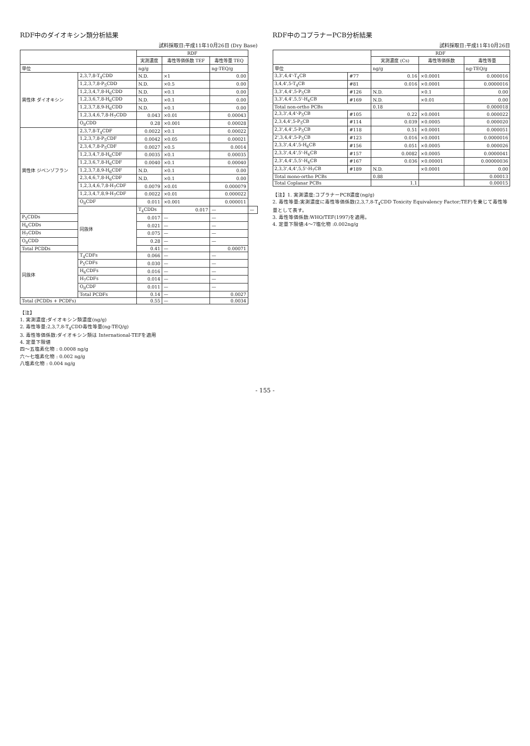RDF中のダイオキシン類分析結果
試料採取日:平成11年10月26日 (Dry Base)
| | | RDF | | | |
| --- | --- | --- | --- | --- | --- |
| | | 実測濃度 | 毒性等価係数 TEF | 毒性等量 TEQ | |
| 単位 | | ng/g | | ng-TEQ/g | |
| 異性体 ダイオキシン | 2,3,7,8-T<sub>4</sub>CDD | N.D. | ×1 | 0.00 | |
| | 1,2,3,7,8-P<sub>5</sub>CDD | N.D. | ×0.5 | 0.00 | |
| | 1,2,3,4,7,8-H<sub>6</sub>CDD | N.D. | ×0.1 | 0.00 | |
| | 1,2,3,6,7,8-H<sub>6</sub>CDD | N.D. | ×0.1 | 0.00 | |
| | 1,2,3,7,8,9-H<sub>6</sub>CDD | N.D. | ×0.1 | 0.00 | |
| | 1,2,3,4,6,7,8-H<sub>7</sub>CDD | 0.043 | ×0.01 | 0.00043 | |
| | O<sub>8</sub>CDD | 0.28 | ×0.001 | 0.00028 | |
| 異性体 ジベンゾフラン | 2,3,7,8-T<sub>4</sub>CDF | 0.0022 | ×0.1 | 0.00022 | |
| | 1,2,3,7,8-P<sub>5</sub>CDF | 0.0042 | ×0.05 | 0.00021 | |
| | 2,3,4,7,8-P<sub>5</sub>CDF | 0.0027 | ×0.5 | 0.0014 | |
| | 1,2,3,4,7,8-H<sub>6</sub>CDF | 0.0035 | ×0.1 | 0.00035 | |
| | 1,2,3,6,7,8-H<sub>6</sub>CDF | 0.0040 | ×0.1 | 0.00040 | |
| | 1,2,3,7,8,9-H<sub>6</sub>CDF | N.D. | ×0.1 | 0.00 | |
| | 2,3,4,6,7,8-H<sub>6</sub>CDF | N.D. | ×0.1 | 0.00 | |
| | 1,2,3,4,6,7,8-H<sub>7</sub>CDF | 0.0079 | ×0.01 | 0.000079 | |
| | 1,2,3,4,7,8,9-H<sub>7</sub>CDF | 0.0022 | ×0.01 | 0.000022 | |
| | O<sub>8</sub>CDF | 0.011 | ×0.001 | 0.000011 | |
| | 同族体 | T<sub>4</sub>CDDs | 0.017 | — | — |
| P<sub>5</sub>CDDs | | 0.017 | — | — | |
| H<sub>6</sub>CDDs | | 0.021 | — | — | |
| H<sub>7</sub>CDDs | | 0.075 | — | — | |
| O<sub>8</sub>CDD | | 0.28 | — | — | |
| Total PCDDs | | 0.41 | — | 0.00071 | |
| 同族体 | T<sub>4</sub>CDFs | 0.066 | — | — | |
| | P<sub>5</sub>CDFs | 0.030 | — | — | |
| | H<sub>6</sub>CDFs | 0.016 | — | — | |
| | H<sub>7</sub>CDFs | 0.014 | — | — | |
| | O<sub>8</sub>CDF | 0.011 | — | — | |
| | Total PCDFs | 0.14 | — | 0.0027 | |
| Total (PCDDs + PCDFs) | | 0.55 | — | 0.0034 | |
【注】
1. 実測濃度:ダイオキシン類濃度(ng/g)
2. 毒性等量:2,3,7,8-T<sub>4</sub>CDD毒性等量(ng-TEQ/g)
3. 毒性等価係数:ダイオキシン類は International-TEFを適用
4. 定量下限値
四～五塩素化物 : 0.0008 ng/g
六～七塩素化物 : 0.002 ng/g
八塩素化物 : 0.004 ng/g
RDF中のコプラナーPCB分析結果
試料採取日:平成11年10月26日
| | | RDF | | |
| --- | --- | --- | --- | --- |
| | | 実測濃度 (Cs) | 毒性等価係数 | 毒性等量 |
| 単位 | | ng/g | | ng-TEQ/g |
| 3,3',4,4'-T<sub>4</sub>CB | #77 | 0.16 | ×0.0001 | 0.000016 |
| 3,4,4',5-T<sub>4</sub>CB | #81 | 0.016 | ×0.0001 | 0.0000016 |
| 3,3',4,4',5-P<sub>5</sub>CB | #126 | N.D. | ×0.1 | 0.00 |
| 3,3',4,4',5,5'-H<sub>6</sub>CB | #169 | N.D. | ×0.01 | 0.00 |
| Total non-ortho PCBs | | 0.18 | | 0.000018 |
| 2,3,3',4,4'-P<sub>5</sub>CB | #105 | 0.22 | ×0.0001 | 0.000022 |
| 2,3,4,4',5-P<sub>5</sub>CB | #114 | 0.039 | ×0.0005 | 0.000020 |
| 2,3',4,4',5-P<sub>5</sub>CB | #118 | 0.51 | ×0.0001 | 0.000051 |
| 2',3,4,4',5-P<sub>5</sub>CB | #123 | 0.016 | ×0.0001 | 0.0000016 |
| 2,3,3',4,4',5-H<sub>6</sub>CB | #156 | 0.051 | ×0.0005 | 0.000026 |
| 2,3,3',4,4',5'-H<sub>6</sub>CB | #157 | 0.0082 | ×0.0005 | 0.0000041 |
| 2,3',4,4',5,5'-H<sub>6</sub>CB | #167 | 0.036 | ×0.00001 | 0.00000036 |
| 2,3,3',4,4',5,5'-H<sub>7</sub>CB | #189 | N.D. | ×0.0001 | 0.00 |
| Total mono-ortho PCBs | | 0.88 | | 0.00013 |
| Total Coplanar PCBs | | 1.1 | | 0.00015 |
【注】1. 実測濃度:コプラナーPCB濃度(ng/g)
2. 毒性等量:実測濃度に毒性等価係数(2,3,7,8-T<sub>4</sub>CDD Toxicity Equivalency Factor;TEF)を乗じて毒性等量として表す。
3. 毒性等価係数:WHO/TEF(1997)を適用。
4. 定量下限値:4～7塩化物 :0.002ng/g
- 155 -